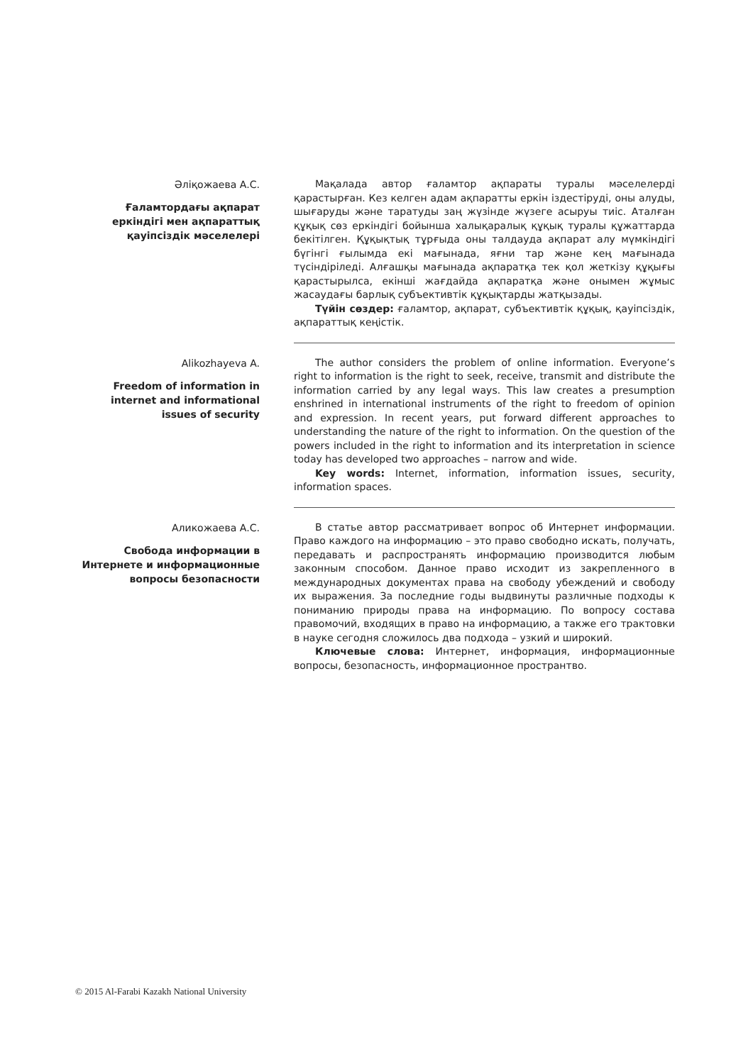Әліқожаева А.С.
Ғаламтордағы ақпарат еркіндігі мен ақпараттық қауіпсіздік мәселелері
Мақалада автор ғаламтор ақпараты туралы мәселелерді қарастырған. Кез келген адам ақпаратты еркін іздестіруді, оны алуды, шығаруды және таратуды заң жүзінде жүзеге асыруы тиіс. Аталған құқық сөз еркіндігі бойынша халықаралық құқық туралы құжаттарда бекітілген. Құқықтық тұрғыда оны талдауда ақпарат алу мүмкіндігі бүгінгі ғылымда екі мағынада, яғни тар және кең мағынада түсіндіріледі. Алғашқы мағынада ақпаратқа тек қол жеткізу құқығы қарастырылса, екінші жағдайда ақпаратқа және онымен жұмыс жасаудағы барлық субъективтік құқықтарды жатқызады.
Түйін сөздер: ғаламтор, ақпарат, субъективтік құқық, қауіпсіздік, ақпараттық кеңістік.
Alikozhayeva A.
Freedom of information in internet and informational issues of security
The author considers the problem of online information. Everyone’s right to information is the right to seek, receive, transmit and distribute the information carried by any legal ways. This law creates a presumption enshrined in international instruments of the right to freedom of opinion and expression. In recent years, put forward different approaches to understanding the nature of the right to information. On the question of the powers included in the right to information and its interpretation in science today has developed two approaches – narrow and wide.
Key words: Internet, information, information issues, security, information spaces.
Аликожаева А.С.
Свобода информации в Интернете и информационные вопросы безопасности
В статье автор рассматривает вопрос об Интернет информации. Право каждого на информацию – это право свободно искать, получать, передавать и распространять информацию производится любым законным способом. Данное право исходит из закрепленного в международных документах права на свободу убеждений и свободу их выражения. За последние годы выдвинуты различные подходы к пониманию природы права на информацию. По вопросу состава правомочий, входящих в право на информацию, а также его трактовки в науке сегодня сложилось два подхода – узкий и широкий.
Ключевые слова: Интернет, информация, информационные вопросы, безопасность, информационное пространтво.
© 2015 Al-Farabi Kazakh National University